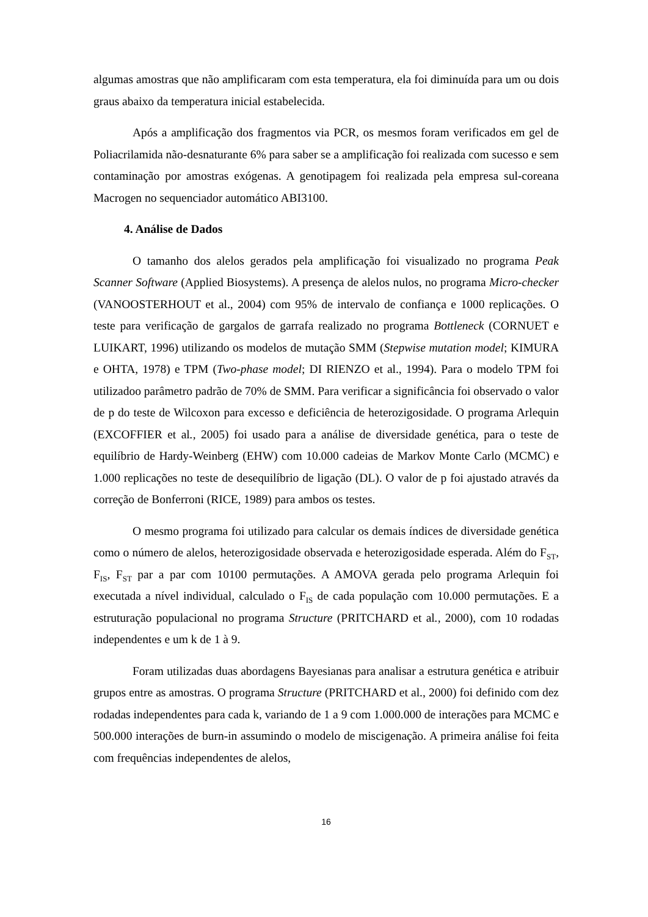algumas amostras que não amplificaram com esta temperatura, ela foi diminuída para um ou dois graus abaixo da temperatura inicial estabelecida.
Após a amplificação dos fragmentos via PCR, os mesmos foram verificados em gel de Poliacrilamida não-desnaturante 6% para saber se a amplificação foi realizada com sucesso e sem contaminação por amostras exógenas. A genotipagem foi realizada pela empresa sul-coreana Macrogen no sequenciador automático ABI3100.
4. Análise de Dados
O tamanho dos alelos gerados pela amplificação foi visualizado no programa Peak Scanner Software (Applied Biosystems). A presença de alelos nulos, no programa Micro-checker (VANOOSTERHOUT et al., 2004) com 95% de intervalo de confiança e 1000 replicações. O teste para verificação de gargalos de garrafa realizado no programa Bottleneck (CORNUET e LUIKART, 1996) utilizando os modelos de mutação SMM (Stepwise mutation model; KIMURA e OHTA, 1978) e TPM (Two-phase model; DI RIENZO et al., 1994). Para o modelo TPM foi utilizadoo parâmetro padrão de 70% de SMM. Para verificar a significância foi observado o valor de p do teste de Wilcoxon para excesso e deficiência de heterozigosidade. O programa Arlequin (EXCOFFIER et al., 2005) foi usado para a análise de diversidade genética, para o teste de equilíbrio de Hardy-Weinberg (EHW) com 10.000 cadeias de Markov Monte Carlo (MCMC) e 1.000 replicações no teste de desequilíbrio de ligação (DL). O valor de p foi ajustado através da correção de Bonferroni (RICE, 1989) para ambos os testes.
O mesmo programa foi utilizado para calcular os demais índices de diversidade genética como o número de alelos, heterozigosidade observada e heterozigosidade esperada. Além do F<sub>ST</sub>, F<sub>IS</sub>, F<sub>ST</sub> par a par com 10100 permutações. A AMOVA gerada pelo programa Arlequin foi executada a nível individual, calculado o F<sub>IS</sub> de cada população com 10.000 permutações. E a estruturação populacional no programa Structure (PRITCHARD et al., 2000), com 10 rodadas independentes e um k de 1 à 9.
Foram utilizadas duas abordagens Bayesianas para analisar a estrutura genética e atribuir grupos entre as amostras. O programa Structure (PRITCHARD et al., 2000) foi definido com dez rodadas independentes para cada k, variando de 1 a 9 com 1.000.000 de interações para MCMC e 500.000 interações de burn-in assumindo o modelo de miscigenação. A primeira análise foi feita com frequências independentes de alelos,
16